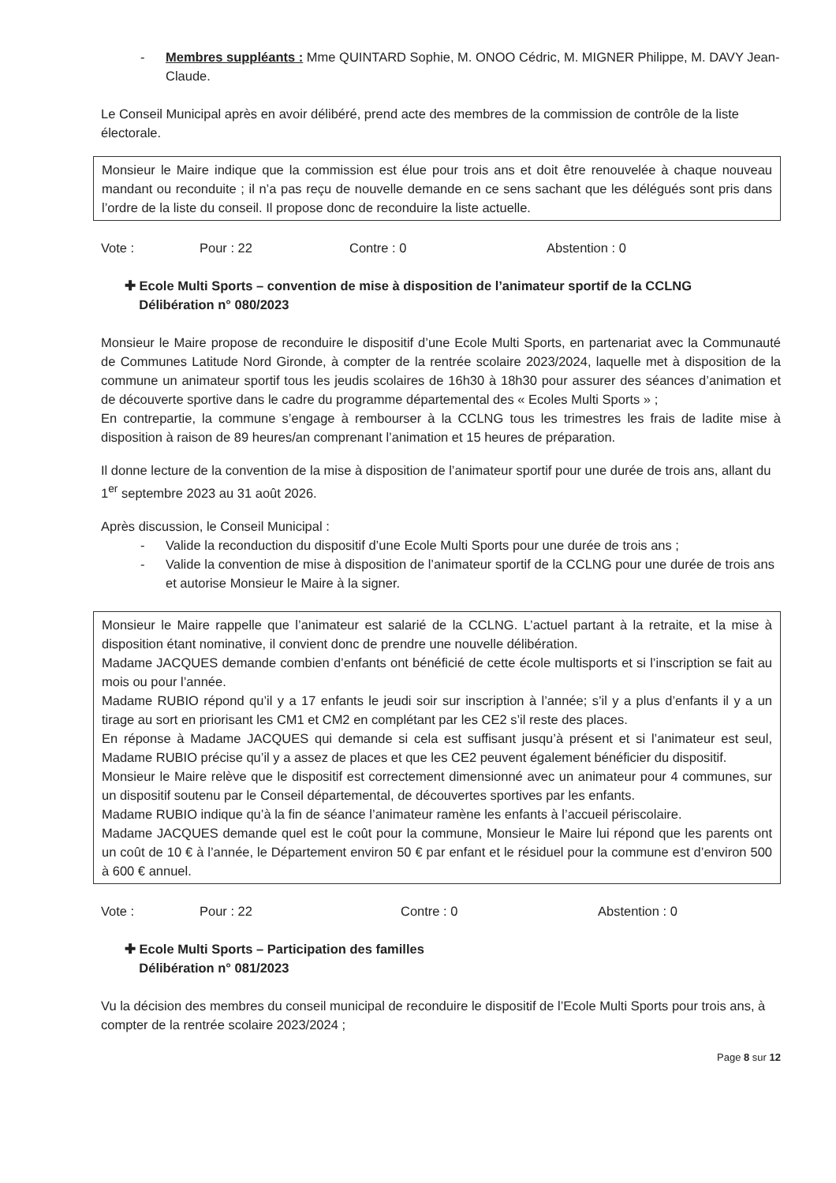Membres suppléants : Mme QUINTARD Sophie, M. ONOO Cédric, M. MIGNER Philippe, M. DAVY Jean-Claude.
Le Conseil Municipal après en avoir délibéré, prend acte des membres de la commission de contrôle de la liste électorale.
Monsieur le Maire indique que la commission est élue pour trois ans et doit être renouvelée à chaque nouveau mandant ou reconduite ; il n’a pas reçu de nouvelle demande en ce sens sachant que les délégués sont pris dans l’ordre de la liste du conseil. Il propose donc de reconduire la liste actuelle.
Vote : Pour : 22 Contre : 0 Abstention : 0
✚ Ecole Multi Sports – convention de mise à disposition de l’animateur sportif de la CCLNG
Délibération n° 080/2023
Monsieur le Maire propose de reconduire le dispositif d’une Ecole Multi Sports, en partenariat avec la Communauté de Communes Latitude Nord Gironde, à compter de la rentrée scolaire 2023/2024, laquelle met à disposition de la commune un animateur sportif tous les jeudis scolaires de 16h30 à 18h30 pour assurer des séances d’animation et de découverte sportive dans le cadre du programme départemental des « Ecoles Multi Sports » ;
En contrepartie, la commune s’engage à rembourser à la CCLNG tous les trimestres les frais de ladite mise à disposition à raison de 89 heures/an comprenant l’animation et 15 heures de préparation.
Il donne lecture de la convention de la mise à disposition de l’animateur sportif pour une durée de trois ans, allant du 1<sup>er</sup> septembre 2023 au 31 août 2026.
Après discussion, le Conseil Municipal :
Valide la reconduction du dispositif d’une Ecole Multi Sports pour une durée de trois ans ;
Valide la convention de mise à disposition de l’animateur sportif de la CCLNG pour une durée de trois ans et autorise Monsieur le Maire à la signer.
Monsieur le Maire rappelle que l’animateur est salarié de la CCLNG. L’actuel partant à la retraite, et la mise à disposition étant nominative, il convient donc de prendre une nouvelle délibération.
Madame JACQUES demande combien d’enfants ont bénéficié de cette école multisports et si l’inscription se fait au mois ou pour l’année.
Madame RUBIO répond qu’il y a 17 enfants le jeudi soir sur inscription à l’année; s’il y a plus d’enfants il y a un tirage au sort en priorisant les CM1 et CM2 en complétant par les CE2 s’il reste des places.
En réponse à Madame JACQUES qui demande si cela est suffisant jusqu’à présent et si l’animateur est seul, Madame RUBIO précise qu’il y a assez de places et que les CE2 peuvent également bénéficier du dispositif.
Monsieur le Maire relève que le dispositif est correctement dimensionné avec un animateur pour 4 communes, sur un dispositif soutenu par le Conseil départemental, de découvertes sportives par les enfants.
Madame RUBIO indique qu’à la fin de séance l’animateur ramène les enfants à l’accueil périscolaire.
Madame JACQUES demande quel est le coût pour la commune, Monsieur le Maire lui répond que les parents ont un coût de 10 € à l’année, le Département environ 50 € par enfant et le résiduel pour la commune est d’environ 500 à 600 € annuel.
Vote : Pour : 22 Contre : 0 Abstention : 0
✚ Ecole Multi Sports – Participation des familles
Délibération n° 081/2023
Vu la décision des membres du conseil municipal de reconduire le dispositif de l’Ecole Multi Sports pour trois ans, à compter de la rentrée scolaire 2023/2024 ;
Page 8 sur 12